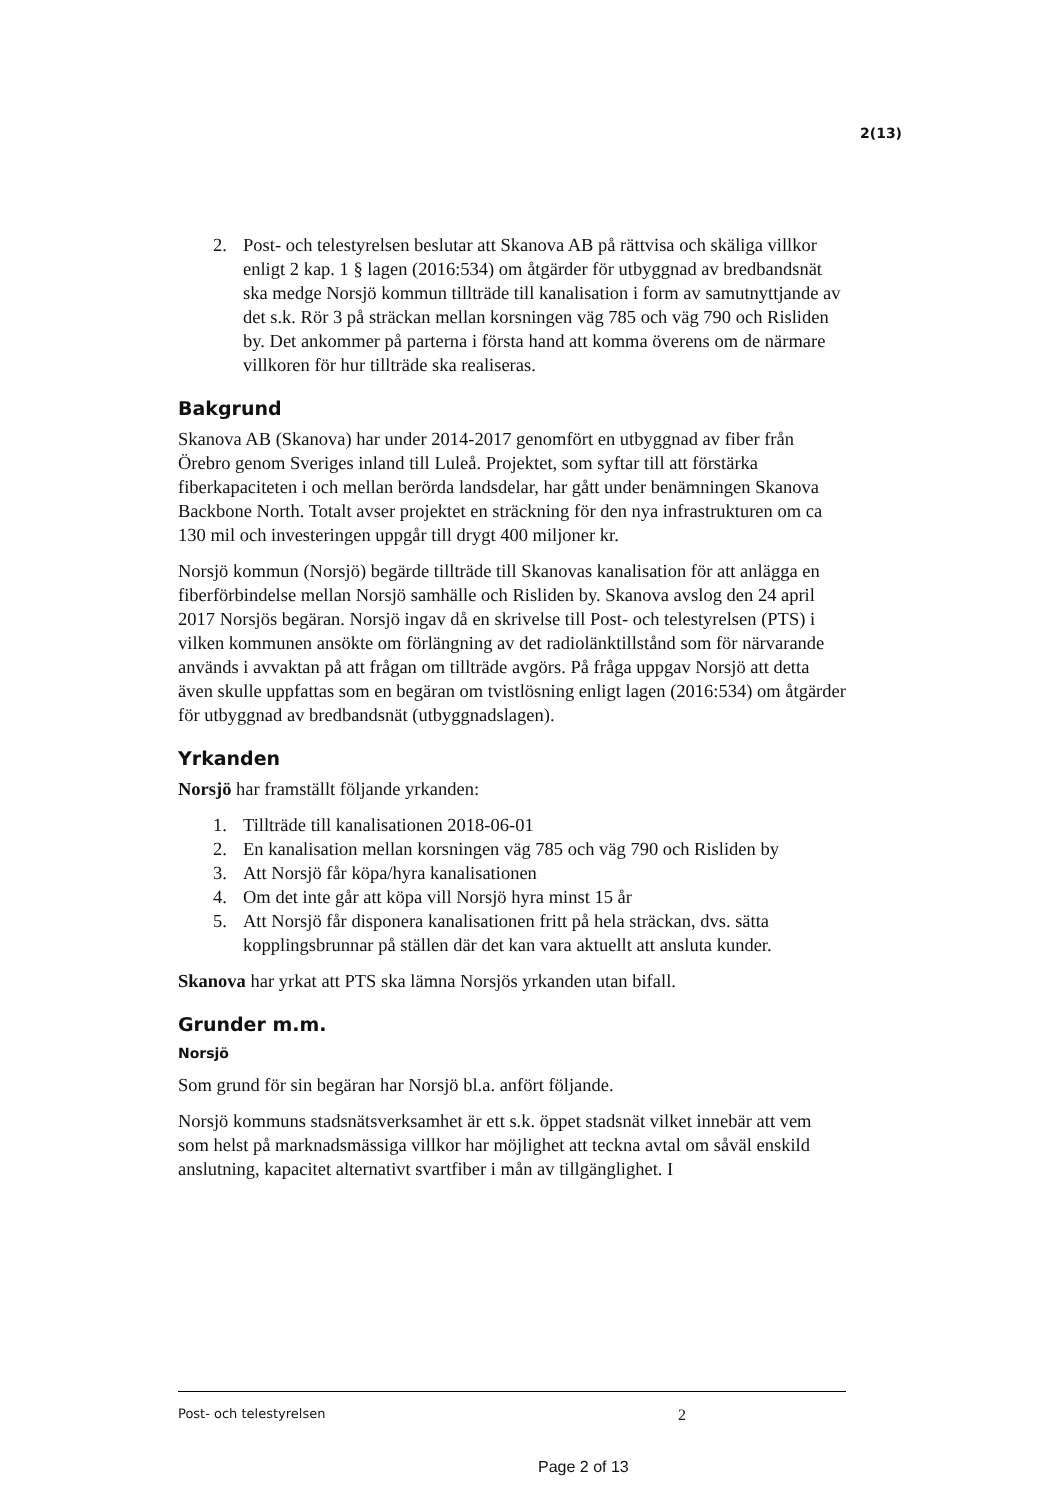2(13)
2. Post- och telestyrelsen beslutar att Skanova AB på rättvisa och skäliga villkor enligt 2 kap. 1 § lagen (2016:534) om åtgärder för utbyggnad av bredbandsnät ska medge Norsjö kommun tillträde till kanalisation i form av samutnyttjande av det s.k. Rör 3 på sträckan mellan korsningen väg 785 och väg 790 och Risliden by. Det ankommer på parterna i första hand att komma överens om de närmare villkoren för hur tillträde ska realiseras.
Bakgrund
Skanova AB (Skanova) har under 2014-2017 genomfört en utbyggnad av fiber från Örebro genom Sveriges inland till Luleå. Projektet, som syftar till att förstärka fiberkapaciteten i och mellan berörda landsdelar, har gått under benämningen Skanova Backbone North. Totalt avser projektet en sträckning för den nya infrastrukturen om ca 130 mil och investeringen uppgår till drygt 400 miljoner kr.
Norsjö kommun (Norsjö) begärde tillträde till Skanovas kanalisation för att anlägga en fiberförbindelse mellan Norsjö samhälle och Risliden by. Skanova avslog den 24 april 2017 Norsjös begäran. Norsjö ingav då en skrivelse till Post- och telestyrelsen (PTS) i vilken kommunen ansökte om förlängning av det radiolänktillstånd som för närvarande används i avvaktan på att frågan om tillträde avgörs. På fråga uppgav Norsjö att detta även skulle uppfattas som en begäran om tvistlösning enligt lagen (2016:534) om åtgärder för utbyggnad av bredbandsnät (utbyggnadslagen).
Yrkanden
Norsjö har framställt följande yrkanden:
1. Tillträde till kanalisationen 2018-06-01
2. En kanalisation mellan korsningen väg 785 och väg 790 och Risliden by
3. Att Norsjö får köpa/hyra kanalisationen
4. Om det inte går att köpa vill Norsjö hyra minst 15 år
5. Att Norsjö får disponera kanalisationen fritt på hela sträckan, dvs. sätta kopplingsbrunnar på ställen där det kan vara aktuellt att ansluta kunder.
Skanova har yrkat att PTS ska lämna Norsjös yrkanden utan bifall.
Grunder m.m.
Norsjö
Som grund för sin begäran har Norsjö bl.a. anfört följande.
Norsjö kommuns stadsnätsverksamhet är ett s.k. öppet stadsnät vilket innebär att vem som helst på marknadsmässiga villkor har möjlighet att teckna avtal om såväl enskild anslutning, kapacitet alternativt svartfiber i mån av tillgänglighet. I
Post- och telestyrelsen 2
Page 2 of 13